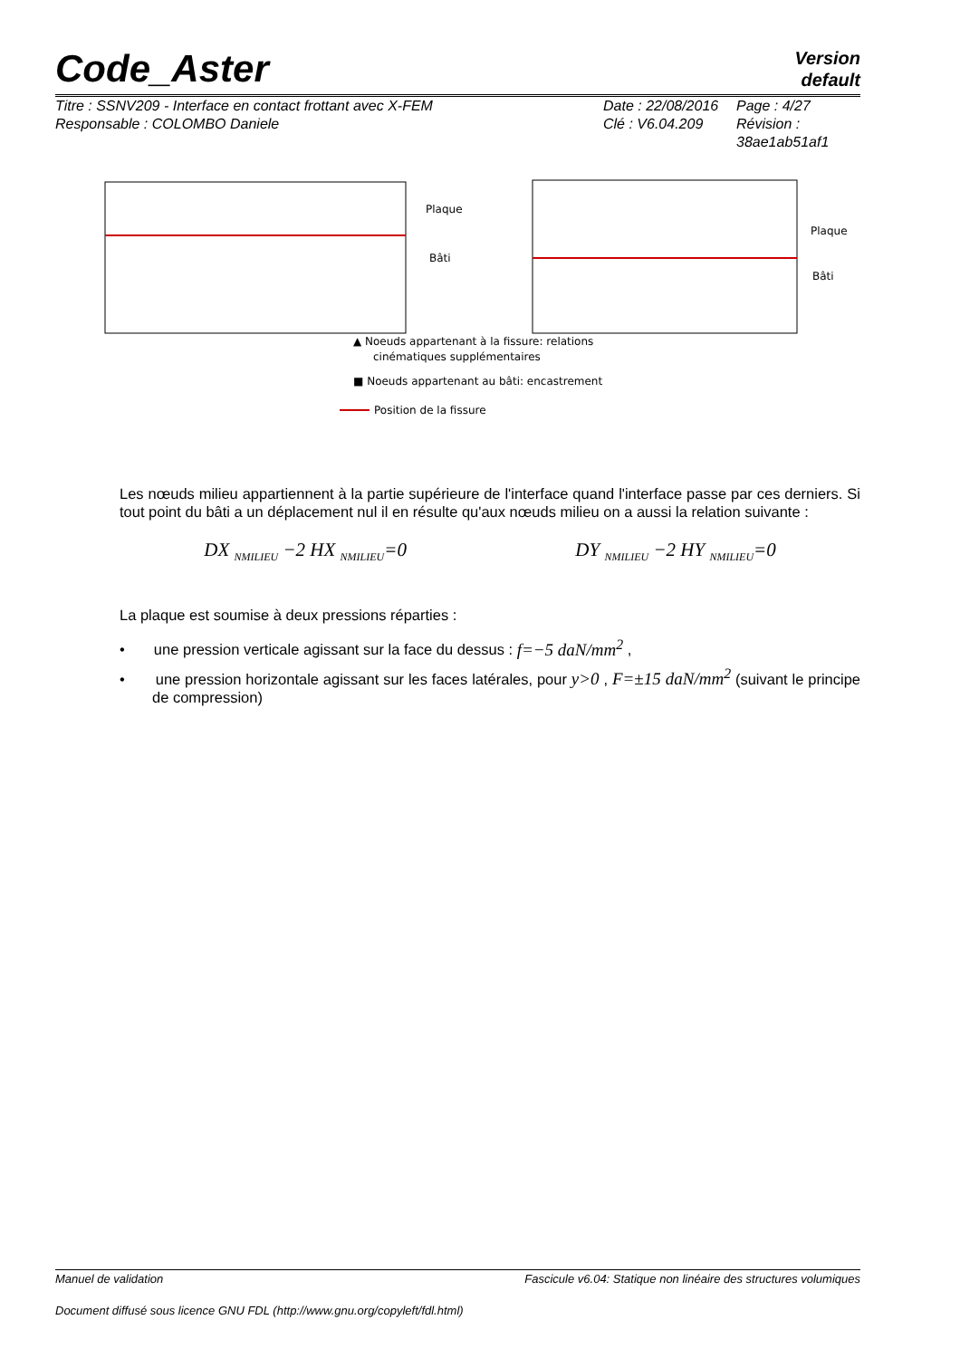Code_Aster
Version
default
Titre : SSNV209 - Interface en contact frottant avec X-FEM
Responsable : COLOMBO Daniele
Date : 22/08/2016
Clé : V6.04.209
Page : 4/27
Révision :
38ae1ab51af1
Plaque
Bâti
Plaque
Bâti
▲ Noeuds appartenant à la fissure: relations
cinématiques supplémentaires
■ Noeuds appartenant au bâti: encastrement
Position de la fissure
Les nœuds milieu appartiennent à la partie supérieure de l'interface quand l'interface passe par ces derniers. Si tout point du bâti a un déplacement nul il en résulte qu'aux nœuds milieu on a aussi la relation suivante :
DX <sub>NMILIEU</sub> −2 HX <sub>NMILIEU</sub>=0 DY <sub>NMILIEU</sub> −2 HY <sub>NMILIEU</sub>=0
La plaque est soumise à deux pressions réparties :
• une pression verticale agissant sur la face du dessus : f=−5 daN/mm<sup>2</sup> ,
• une pression horizontale agissant sur les faces latérales, pour y>0 , F=±15 daN/mm<sup>2</sup> (suivant le principe de compression)
Manuel de validation Fascicule v6.04: Statique non linéaire des structures volumiques
Document diffusé sous licence GNU FDL (http://www.gnu.org/copyleft/fdl.html)